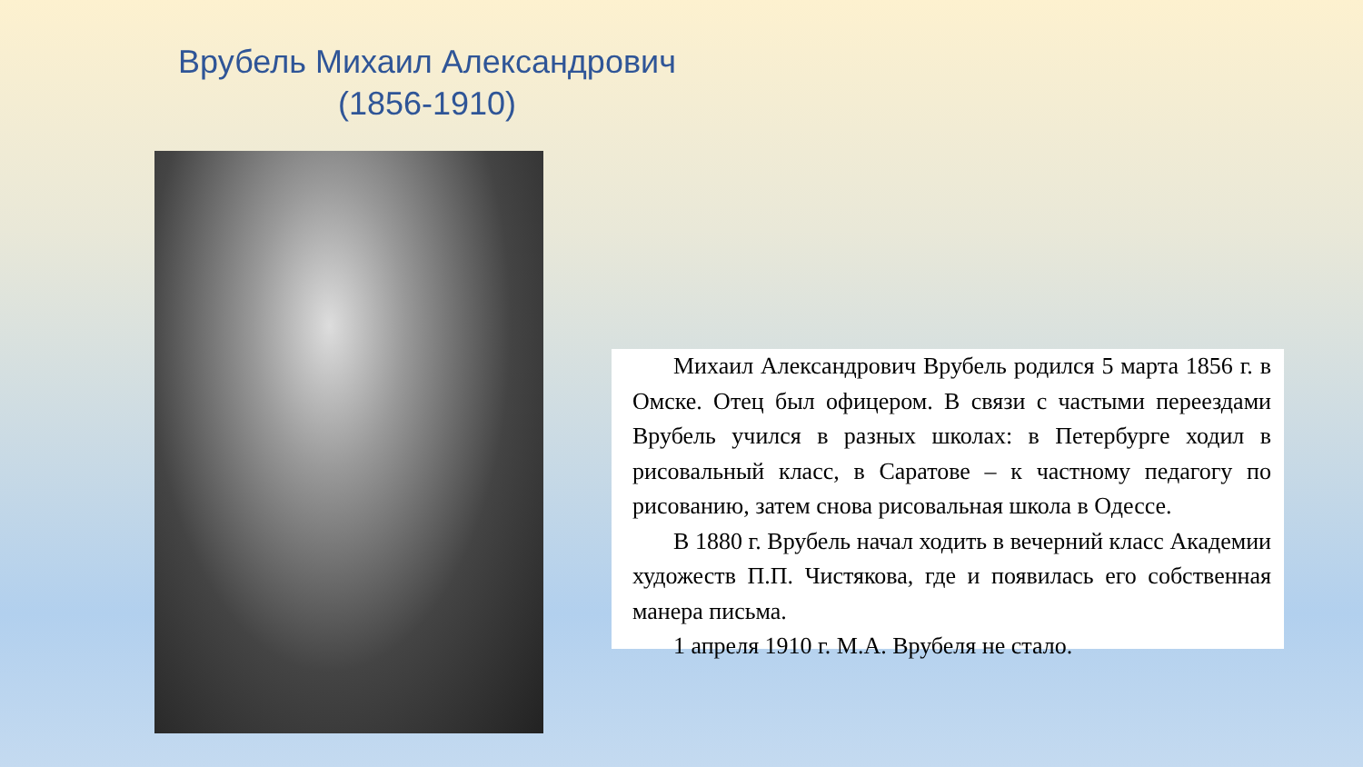Врубель Михаил Александрович
(1856-1910)
Михаил Александрович Врубель родился 5 марта 1856 г. в Омске. Отец был офицером. В связи с частыми переездами Врубель учился в разных школах: в Петербурге ходил в рисовальный класс, в Саратове – к частному педагогу по рисованию, затем снова рисовальная школа в Одессе.
В 1880 г. Врубель начал ходить в вечерний класс Академии художеств П.П. Чистякова, где и появилась его собственная манера письма.
1 апреля 1910 г. М.А. Врубеля не стало.